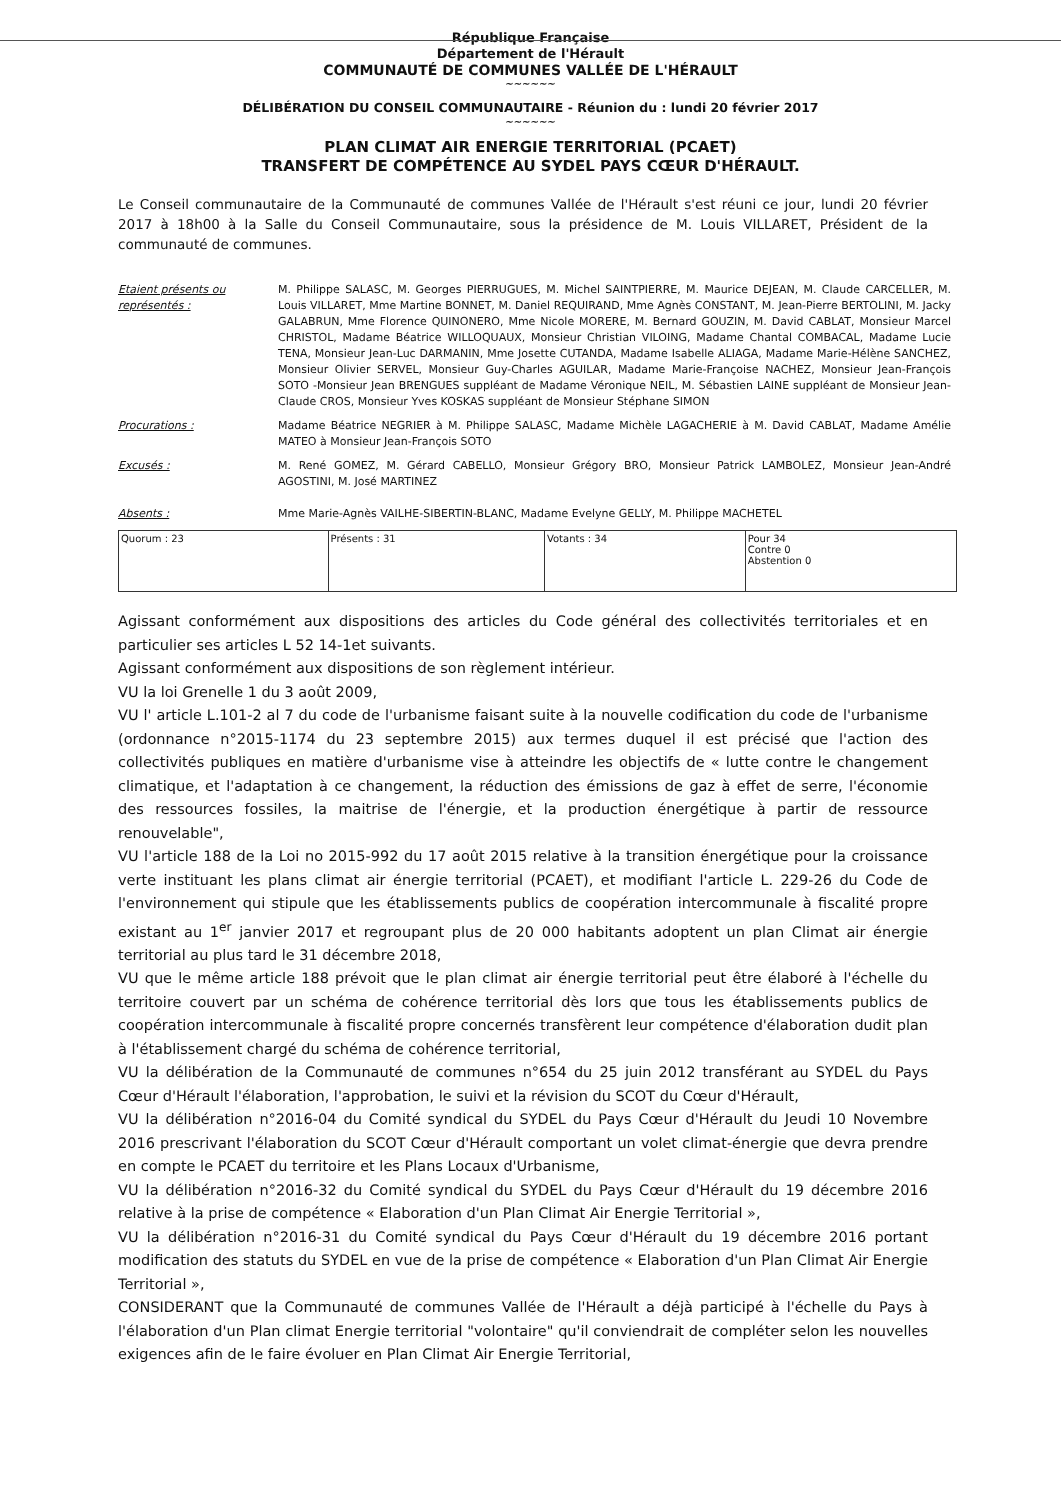République Française
Département de l'Hérault
COMMUNAUTÉ DE COMMUNES VALLÉE DE L'HÉRAULT
~~~~~~
DÉLIBÉRATION DU CONSEIL COMMUNAUTAIRE - Réunion du : lundi 20 février 2017
~~~~~~
PLAN CLIMAT AIR ENERGIE TERRITORIAL (PCAET)
TRANSFERT DE COMPÉTENCE AU SYDEL PAYS CŒUR D'HÉRAULT.
Le Conseil communautaire de la Communauté de communes Vallée de l'Hérault s'est réuni ce jour, lundi 20 février 2017 à 18h00 à la Salle du Conseil Communautaire, sous la présidence de M. Louis VILLARET, Président de la communauté de communes.
Etaient présents ou représentés :
M. Philippe SALASC, M. Georges PIERRUGUES, M. Michel SAINTPIERRE, M. Maurice DEJEAN, M. Claude CARCELLER, M. Louis VILLARET, Mme Martine BONNET, M. Daniel REQUIRAND, Mme Agnès CONSTANT, M. Jean-Pierre BERTOLINI, M. Jacky GALABRUN, Mme Florence QUINONERO, Mme Nicole MORERE, M. Bernard GOUZIN, M. David CABLAT, Monsieur Marcel CHRISTOL, Madame Béatrice WILLOQUAUX, Monsieur Christian VILOING, Madame Chantal COMBACAL, Madame Lucie TENA, Monsieur Jean-Luc DARMANIN, Mme Josette CUTANDA, Madame Isabelle ALIAGA, Madame Marie-Hélène SANCHEZ, Monsieur Olivier SERVEL, Monsieur Guy-Charles AGUILAR, Madame Marie-Françoise NACHEZ, Monsieur Jean-François SOTO -Monsieur Jean BRENGUES suppléant de Madame Véronique NEIL, M. Sébastien LAINE suppléant de Monsieur Jean-Claude CROS, Monsieur Yves KOSKAS suppléant de Monsieur Stéphane SIMON
Procurations : Madame Béatrice NEGRIER à M. Philippe SALASC, Madame Michèle LAGACHERIE à M. David CABLAT, Madame Amélie MATEO à Monsieur Jean-François SOTO
Excusés : M. René GOMEZ, M. Gérard CABELLO, Monsieur Grégory BRO, Monsieur Patrick LAMBOLEZ, Monsieur Jean-André AGOSTINI, M. José MARTINEZ
Absents : Mme Marie-Agnès VAILHE-SIBERTIN-BLANC, Madame Evelyne GELLY, M. Philippe MACHETEL
| Quorum : 23 | Présents : 31 | Votants : 34 | Pour 34 Contre 0 Abstention 0 |
Agissant conformément aux dispositions des articles du Code général des collectivités territoriales et en particulier ses articles L 52 14-1et suivants.
Agissant conformément aux dispositions de son règlement intérieur.
VU la loi Grenelle 1 du 3 août 2009,
VU l' article L.101-2 al 7 du code de l'urbanisme faisant suite à la nouvelle codification du code de l'urbanisme (ordonnance n°2015-1174 du 23 septembre 2015) aux termes duquel il est précisé que l'action des collectivités publiques en matière d'urbanisme vise à atteindre les objectifs de « lutte contre le changement climatique, et l'adaptation à ce changement, la réduction des émissions de gaz à effet de serre, l'économie des ressources fossiles, la maitrise de l'énergie, et la production énergétique à partir de ressource renouvelable",
VU l'article 188 de la Loi no 2015-992 du 17 août 2015 relative à la transition énergétique pour la croissance verte instituant les plans climat air énergie territorial (PCAET), et modifiant l'article L. 229-26 du Code de l'environnement qui stipule que les établissements publics de coopération intercommunale à fiscalité propre existant au 1<sup>er</sup> janvier 2017 et regroupant plus de 20 000 habitants adoptent un plan Climat air énergie territorial au plus tard le 31 décembre 2018,
VU que le même article 188 prévoit que le plan climat air énergie territorial peut être élaboré à l'échelle du territoire couvert par un schéma de cohérence territorial dès lors que tous les établissements publics de coopération intercommunale à fiscalité propre concernés transfèrent leur compétence d'élaboration dudit plan à l'établissement chargé du schéma de cohérence territorial,
VU la délibération de la Communauté de communes n°654 du 25 juin 2012 transférant au SYDEL du Pays Cœur d'Hérault l'élaboration, l'approbation, le suivi et la révision du SCOT du Cœur d'Hérault,
VU la délibération n°2016-04 du Comité syndical du SYDEL du Pays Cœur d'Hérault du Jeudi 10 Novembre 2016 prescrivant l'élaboration du SCOT Cœur d'Hérault comportant un volet climat-énergie que devra prendre en compte le PCAET du territoire et les Plans Locaux d'Urbanisme,
VU la délibération n°2016-32 du Comité syndical du SYDEL du Pays Cœur d'Hérault du 19 décembre 2016 relative à la prise de compétence « Elaboration d'un Plan Climat Air Energie Territorial »,
VU la délibération n°2016-31 du Comité syndical du Pays Cœur d'Hérault du 19 décembre 2016 portant modification des statuts du SYDEL en vue de la prise de compétence « Elaboration d'un Plan Climat Air Energie Territorial »,
CONSIDERANT que la Communauté de communes Vallée de l'Hérault a déjà participé à l'échelle du Pays à l'élaboration d'un Plan climat Energie territorial "volontaire" qu'il conviendrait de compléter selon les nouvelles exigences afin de le faire évoluer en Plan Climat Air Energie Territorial,